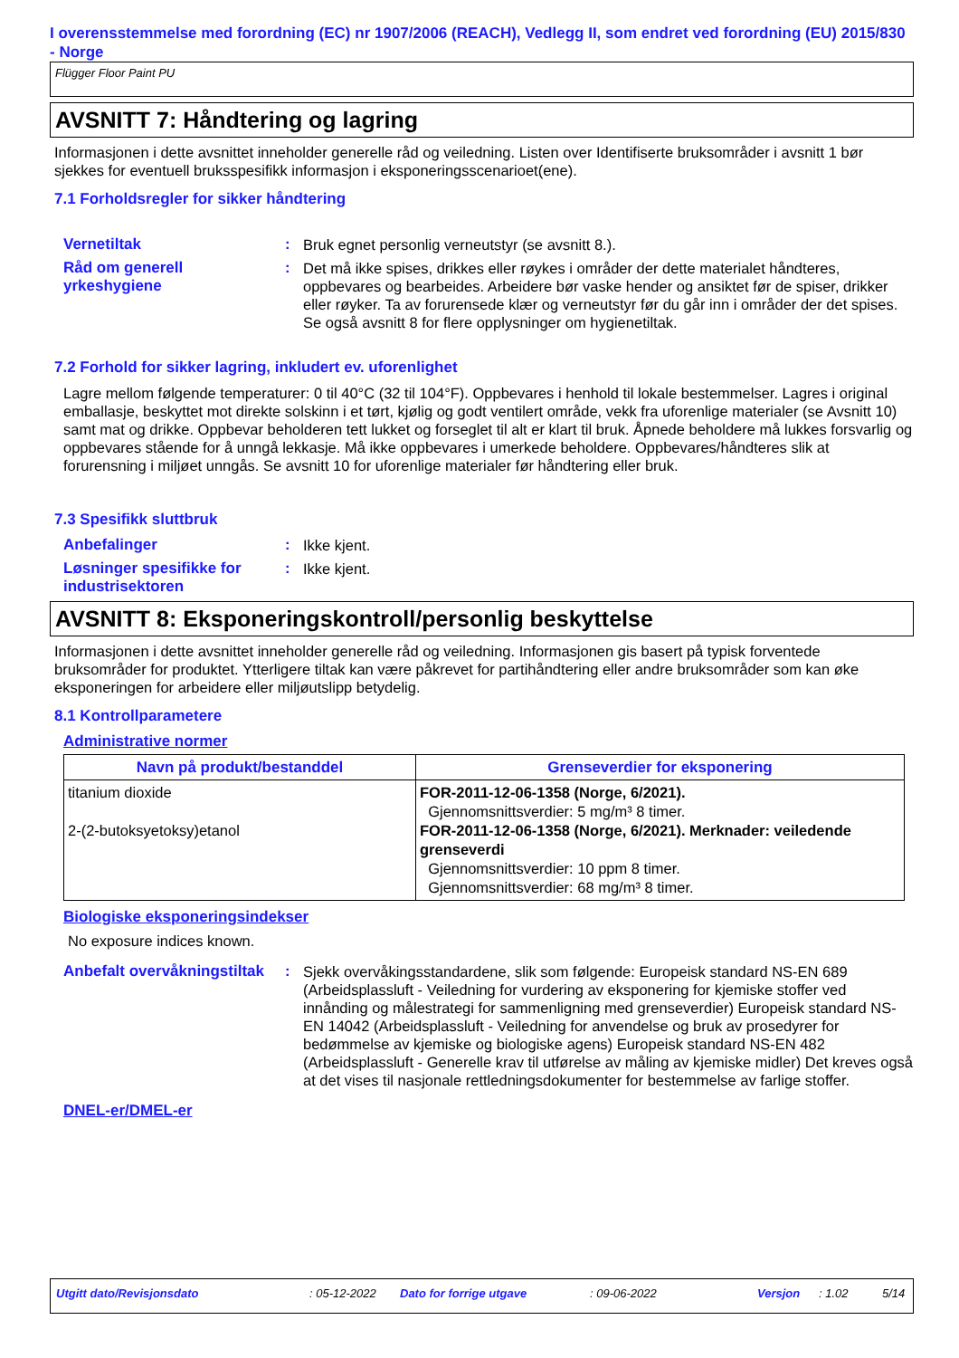I overensstemmelse med forordning (EC) nr 1907/2006 (REACH), Vedlegg II, som endret ved forordning (EU) 2015/830 - Norge
Flügger Floor Paint PU
AVSNITT 7: Håndtering og lagring
Informasjonen i dette avsnittet inneholder generelle råd og veiledning. Listen over Identifiserte bruksområder i avsnitt 1 bør sjekkes for eventuell bruksspesifikk informasjon i eksponeringsscenarioet(ene).
7.1 Forholdsregler for sikker håndtering
Vernetiltak :
Bruk egnet personlig verneutstyr (se avsnitt 8.).
Råd om generell yrkeshygiene
:
Det må ikke spises, drikkes eller røykes i områder der dette materialet håndteres, oppbevares og bearbeides. Arbeidere bør vaske hender og ansiktet før de spiser, drikker eller røyker. Ta av forurensede klær og verneutstyr før du går inn i områder der det spises. Se også avsnitt 8 for flere opplysninger om hygienetiltak.
7.2 Forhold for sikker lagring, inkludert ev. uforenlighet
Lagre mellom følgende temperaturer: 0 til 40°C (32 til 104°F). Oppbevares i henhold til lokale bestemmelser. Lagres i original emballasje, beskyttet mot direkte solskinn i et tørt, kjølig og godt ventilert område, vekk fra uforenlige materialer (se Avsnitt 10) samt mat og drikke. Oppbevar beholderen tett lukket og forseglet til alt er klart til bruk. Åpnede beholdere må lukkes forsvarlig og oppbevares stående for å unngå lekkasje. Må ikke oppbevares i umerkede beholdere. Oppbevares/håndteres slik at forurensning i miljøet unngås. Se avsnitt 10 for uforenlige materialer før håndtering eller bruk.
7.3 Spesifikk sluttbruk
Anbefalinger :
Ikke kjent.
Løsninger spesifikke for industrisektoren
:
Ikke kjent.
AVSNITT 8: Eksponeringskontroll/personlig beskyttelse
Informasjonen i dette avsnittet inneholder generelle råd og veiledning. Informasjonen gis basert på typisk forventede bruksområder for produktet. Ytterligere tiltak kan være påkrevet for partihåndtering eller andre bruksområder som kan øke eksponeringen for arbeidere eller miljøutslipp betydelig.
8.1 Kontrollparametere
Administrative normer
| Navn på produkt/bestanddel | Grenseverdier for eksponering |
| --- | --- |
| titanium dioxide 2-(2-butoksyetoksy)etanol | FOR-2011-12-06-1358 (Norge, 6/2021). Gjennomsnittsverdier: 5 mg/m³ 8 timer. FOR-2011-12-06-1358 (Norge, 6/2021). Merknader: veiledende grenseverdi Gjennomsnittsverdier: 10 ppm 8 timer. Gjennomsnittsverdier: 68 mg/m³ 8 timer. |
Biologiske eksponeringsindekser
No exposure indices known.
Anbefalt overvåkningstiltak
:
Sjekk overvåkingsstandardene, slik som følgende: Europeisk standard NS-EN 689 (Arbeidsplassluft - Veiledning for vurdering av eksponering for kjemiske stoffer ved innånding og målestrategi for sammenligning med grenseverdier) Europeisk standard NS-EN 14042 (Arbeidsplassluft - Veiledning for anvendelse og bruk av prosedyrer for bedømmelse av kjemiske og biologiske agens) Europeisk standard NS-EN 482 (Arbeidsplassluft - Generelle krav til utførelse av måling av kjemiske midler) Det kreves også at det vises til nasjonale rettledningsdokumenter for bestemmelse av farlige stoffer.
DNEL-er/DMEL-er
Utgitt dato/Revisjonsdato: 05-12-2022 Dato for forrige utgave: 09-06-2022 Versjon: 1.02 5/14